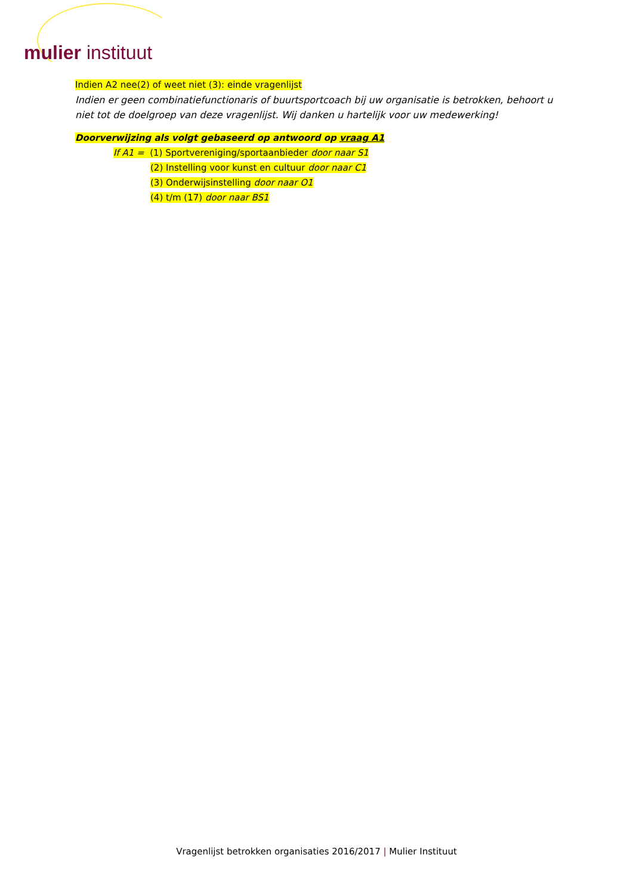mulier instituut
Indien A2 nee(2) of weet niet (3): einde vragenlijst
Indien er geen combinatiefunctionaris of buurtsportcoach bij uw organisatie is betrokken, behoort u niet tot de doelgroep van deze vragenlijst. Wij danken u hartelijk voor uw medewerking!
Doorverwijzing als volgt gebaseerd op antwoord op vraag A1
If A1 = (1) Sportvereniging/sportaanbieder door naar S1
(2) Instelling voor kunst en cultuur door naar C1
(3) Onderwijsinstelling door naar O1
(4) t/m (17) door naar BS1
Vragenlijst betrokken organisaties 2016/2017 | Mulier Instituut